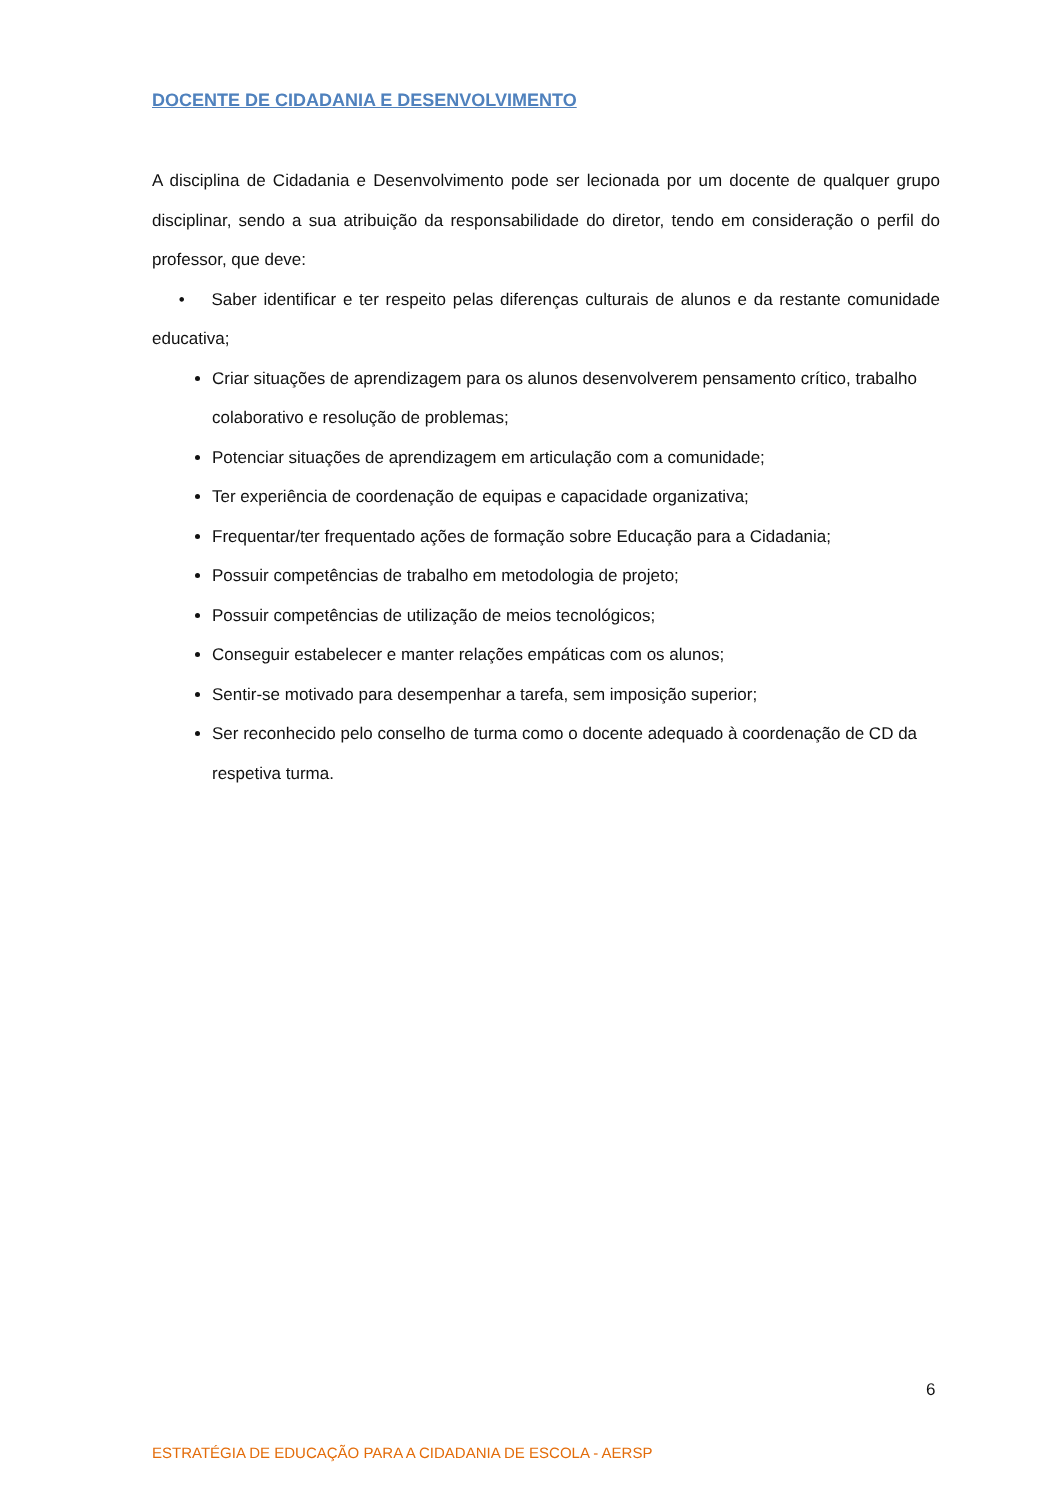DOCENTE DE CIDADANIA E DESENVOLVIMENTO
A disciplina de Cidadania e Desenvolvimento pode ser lecionada por um docente de qualquer grupo disciplinar, sendo a sua atribuição da responsabilidade do diretor, tendo em consideração o perfil do professor, que deve:
• Saber identificar e ter respeito pelas diferenças culturais de alunos e da restante comunidade educativa;
Criar situações de aprendizagem para os alunos desenvolverem pensamento crítico, trabalho colaborativo e resolução de problemas;
Potenciar situações de aprendizagem em articulação com a comunidade;
Ter experiência de coordenação de equipas e capacidade organizativa;
Frequentar/ter frequentado ações de formação sobre Educação para a Cidadania;
Possuir competências de trabalho em metodologia de projeto;
Possuir competências de utilização de meios tecnológicos;
Conseguir estabelecer e manter relações empáticas com os alunos;
Sentir-se motivado para desempenhar a tarefa, sem imposição superior;
Ser reconhecido pelo conselho de turma como o docente adequado à coordenação de CD da respetiva turma.
6
ESTRATÉGIA DE EDUCAÇÃO PARA A CIDADANIA DE ESCOLA - AERSP